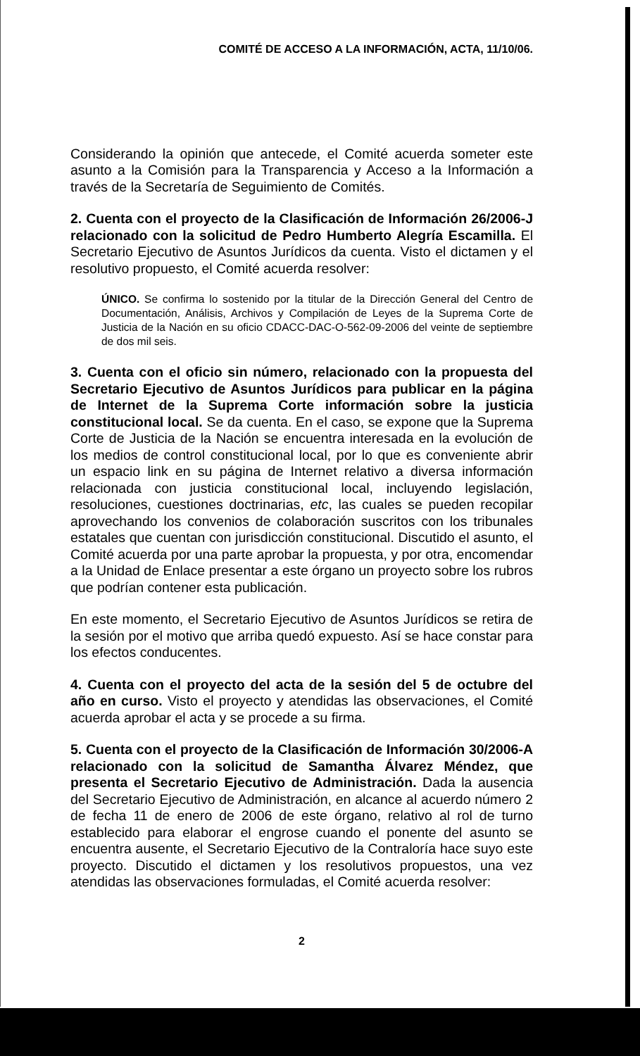COMITÉ DE ACCESO A LA INFORMACIÓN, ACTA, 11/10/06.
Considerando la opinión que antecede, el Comité acuerda someter este asunto a la Comisión para la Transparencia y Acceso a la Información a través de la Secretaría de Seguimiento de Comités.
2. Cuenta con el proyecto de la Clasificación de Información 26/2006-J relacionado con la solicitud de Pedro Humberto Alegría Escamilla. El Secretario Ejecutivo de Asuntos Jurídicos da cuenta. Visto el dictamen y el resolutivo propuesto, el Comité acuerda resolver:
ÚNICO. Se confirma lo sostenido por la titular de la Dirección General del Centro de Documentación, Análisis, Archivos y Compilación de Leyes de la Suprema Corte de Justicia de la Nación en su oficio CDACC-DAC-O-562-09-2006 del veinte de septiembre de dos mil seis.
3. Cuenta con el oficio sin número, relacionado con la propuesta del Secretario Ejecutivo de Asuntos Jurídicos para publicar en la página de Internet de la Suprema Corte información sobre la justicia constitucional local. Se da cuenta. En el caso, se expone que la Suprema Corte de Justicia de la Nación se encuentra interesada en la evolución de los medios de control constitucional local, por lo que es conveniente abrir un espacio link en su página de Internet relativo a diversa información relacionada con justicia constitucional local, incluyendo legislación, resoluciones, cuestiones doctrinarias, etc, las cuales se pueden recopilar aprovechando los convenios de colaboración suscritos con los tribunales estatales que cuentan con jurisdicción constitucional. Discutido el asunto, el Comité acuerda por una parte aprobar la propuesta, y por otra, encomendar a la Unidad de Enlace presentar a este órgano un proyecto sobre los rubros que podrían contener esta publicación.
En este momento, el Secretario Ejecutivo de Asuntos Jurídicos se retira de la sesión por el motivo que arriba quedó expuesto. Así se hace constar para los efectos conducentes.
4. Cuenta con el proyecto del acta de la sesión del 5 de octubre del año en curso. Visto el proyecto y atendidas las observaciones, el Comité acuerda aprobar el acta y se procede a su firma.
5. Cuenta con el proyecto de la Clasificación de Información 30/2006-A relacionado con la solicitud de Samantha Álvarez Méndez, que presenta el Secretario Ejecutivo de Administración. Dada la ausencia del Secretario Ejecutivo de Administración, en alcance al acuerdo número 2 de fecha 11 de enero de 2006 de este órgano, relativo al rol de turno establecido para elaborar el engrose cuando el ponente del asunto se encuentra ausente, el Secretario Ejecutivo de la Contraloría hace suyo este proyecto. Discutido el dictamen y los resolutivos propuestos, una vez atendidas las observaciones formuladas, el Comité acuerda resolver:
2